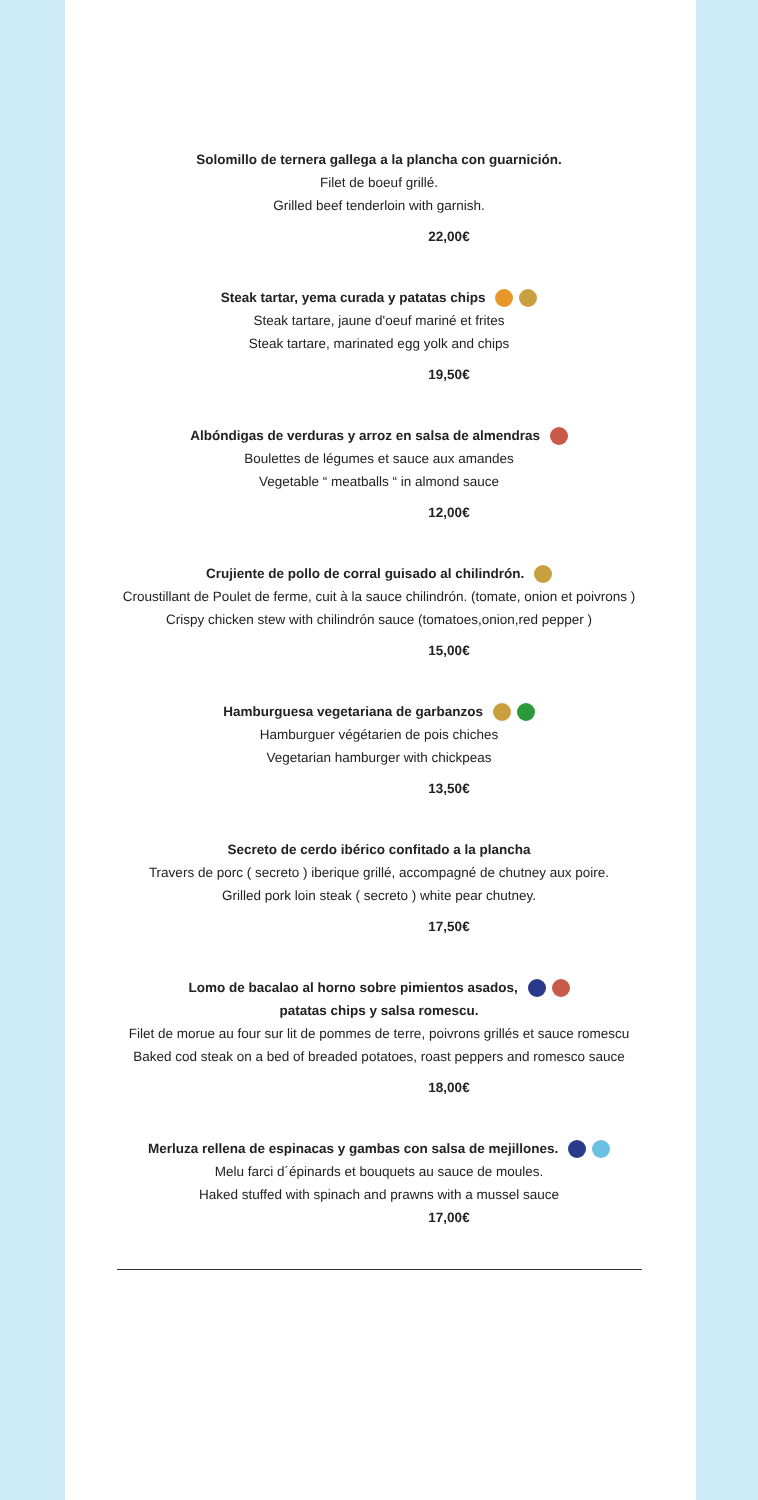Solomillo de ternera gallega a la plancha con guarnición.
Filet de boeuf grillé.
Grilled beef tenderloin with garnish.
22,00€
Steak tartar, yema curada y patatas chips
Steak tartare, jaune d'oeuf mariné et frites
Steak tartare, marinated egg yolk and chips
19,50€
Albóndigas de verduras y arroz en salsa de almendras
Boulettes de légumes et sauce aux amandes
Vegetable “ meatballs “ in almond sauce
12,00€
Crujiente de pollo de corral guisado al chilindrón.
Croustillant de Poulet de ferme, cuit à la sauce chilindrón. (tomate, onion et poivrons )
Crispy chicken stew with chilindrón sauce (tomatoes,onion,red pepper )
15,00€
Hamburguesa vegetariana de garbanzos
Hamburguer végétarien de pois chiches
Vegetarian hamburger with chickpeas
13,50€
Secreto de cerdo ibérico confitado a la plancha
Travers de porc ( secreto ) iberique grillé, accompagné de chutney aux poire.
Grilled pork loin steak ( secreto ) white pear chutney.
17,50€
Lomo de bacalao al horno sobre pimientos asados,
patatas chips y salsa romescu.
Filet de morue au four sur lit de pommes de terre, poivrons grillés et sauce romescu
Baked cod steak on a bed of breaded potatoes, roast peppers and romesco sauce
18,00€
Merluza rellena de espinacas y gambas con salsa de mejillones.
Melu farci d´épinards et bouquets au sauce de moules.
Haked stuffed with spinach and prawns with a mussel sauce
17,00€